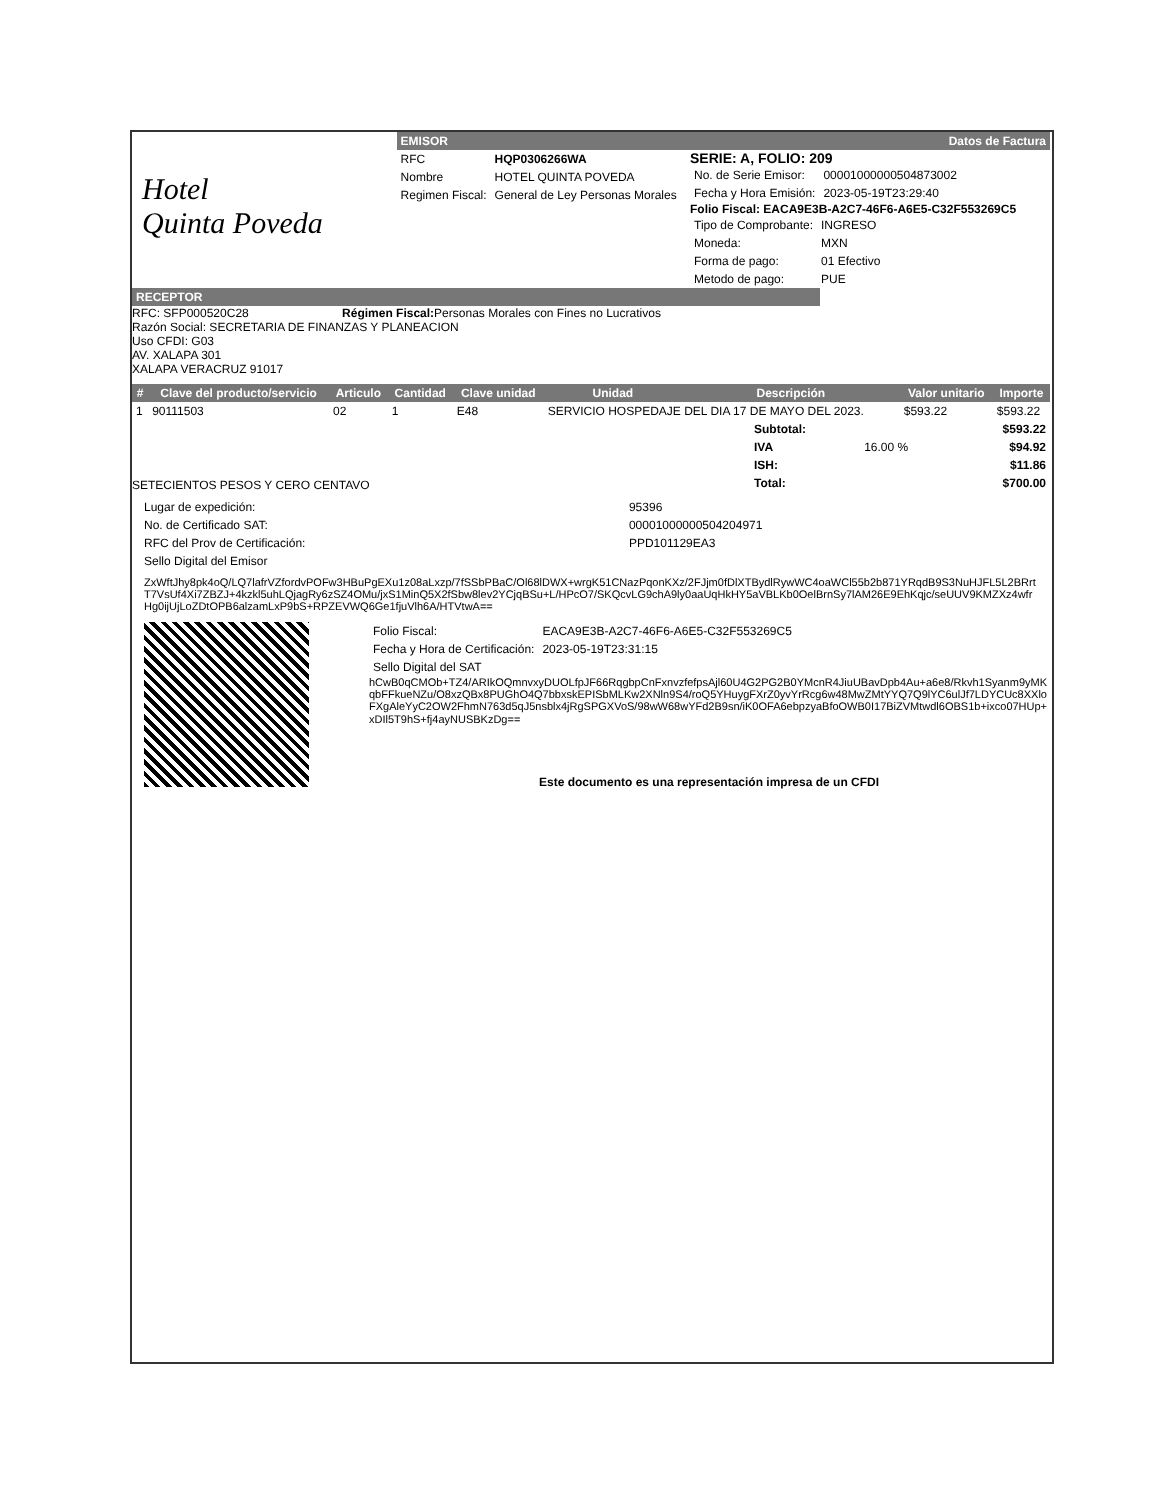Hotel
Quinta Poveda
EMISOR
| RFC | HQP0306266WA |
| Nombre | HOTEL QUINTA POVEDA |
| Regimen Fiscal: | General de Ley Personas Morales |
Datos de Factura
SERIE: A, FOLIO: 209
| No. de Serie Emisor: | 00001000000504873002 |
| Fecha y Hora Emisión: | 2023-05-19T23:29:40 |
Folio Fiscal: EACA9E3B-A2C7-46F6-A6E5-C32F553269C5
| Tipo de Comprobante: | INGRESO |
| Moneda: | MXN |
| Forma de pago: | 01 Efectivo |
| Metodo de pago: | PUE |
RECEPTOR
RFC: SFP000520C28 Régimen Fiscal: Personas Morales con Fines no Lucrativos
Razón Social: SECRETARIA DE FINANZAS Y PLANEACION
Uso CFDI: G03
AV. XALAPA 301
XALAPA VERACRUZ 91017
| # | Clave del producto/servicio | Articulo | Cantidad | Clave unidad | Unidad | Descripción | Valor unitario | Importe |
| --- | --- | --- | --- | --- | --- | --- | --- | --- |
| 1 | 90111503 | 02 | 1 | E48 | SERVICIO HOSPEDAJE DEL DIA 17 DE MAYO DEL 2023. | | $593.22 | $593.22 |
SETECIENTOS PESOS Y CERO CENTAVO
| Subtotal: | | $593.22 |
| IVA | 16.00 % | $94.92 |
| ISH: | | $11.86 |
| Total: | | $700.00 |
| Lugar de expedición: | 95396 |
| No. de Certificado SAT: | 00001000000504204971 |
| RFC del Prov de Certificación: | PPD101129EA3 |
| Sello Digital del Emisor | |
ZxWftJhy8pk4oQ/LQ7lafrVZfordvPOFw3HBuPgEXu1z08aLxzp/7fSSbPBaC/Ol68lDWX+wrgK51CNazPqonKXz/2FJjm0fDlXTBydlRywWC4oaWCl55b2b871YRqdB9S3NuHJFL5L2BRrtT7VsUf4Xi7ZBZJ+4kzkl5uhLQjagRy6zSZ4OMu/jxS1MinQ5X2fSbw8lev2YCjqBSu+L/HPcO7/SKQcvLG9chA9ly0aaUqHkHY5aVBLKb0OelBrnSy7lAM26E9EhKqjc/seUUV9KMZXz4wfrHg0ijUjLoZDtOPB6alzamLxP9bS+RPZEVWQ6Ge1fjuVlh6A/HTVtwA==
| Folio Fiscal: | EACA9E3B-A2C7-46F6-A6E5-C32F553269C5 |
| Fecha y Hora de Certificación: | 2023-05-19T23:31:15 |
| Sello Digital del SAT | |
hCwB0qCMOb+TZ4/ARIkOQmnvxyDUOLfpJF66RqgbpCnFxnvzfefpsAjl60U4G2PG2B0YMcnR4JiuUBavDpb4Au+a6e8/Rkvh1Syanm9yMKqbFFkueNZu/O8xzQBx8PUGhO4Q7bbxskEPISbMLKw2XNln9S4/roQ5YHuygFXrZ0yvYrRcg6w48MwZMtYYQ7Q9lYC6ulJf7LDYCUc8XXloFXgAleYyC2OW2FhmN763d5qJ5nsblx4jRgSPGXVoS/98wW68wYFd2B9sn/iK0OFA6ebpzyaBfoOWB0I17BiZVMtwdl6OBS1b+ixco07HUp+xDIl5T9hS+fj4ayNUSBKzDg==
Este documento es una representación impresa de un CFDI